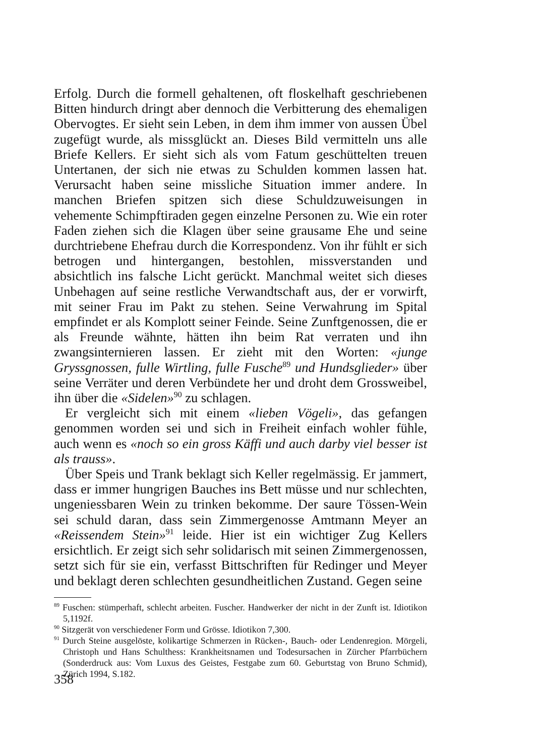Erfolg. Durch die formell gehaltenen, oft floskelhaft geschriebenen Bitten hindurch dringt aber dennoch die Verbitterung des ehemaligen Obervogtes. Er sieht sein Leben, in dem ihm immer von aussen Übel zugefügt wurde, als missglückt an. Dieses Bild vermitteln uns alle Briefe Kellers. Er sieht sich als vom Fatum geschüttelten treuen Untertanen, der sich nie etwas zu Schulden kommen lassen hat. Verursacht haben seine missliche Situation immer andere. In manchen Briefen spitzen sich diese Schuldzuweisungen in vehemente Schimpftiraden gegen einzelne Personen zu. Wie ein roter Faden ziehen sich die Klagen über seine grausame Ehe und seine durchtriebene Ehefrau durch die Korrespondenz. Von ihr fühlt er sich betrogen und hintergangen, bestohlen, missverstanden und absichtlich ins falsche Licht gerückt. Manchmal weitet sich dieses Unbehagen auf seine restliche Verwandtschaft aus, der er vorwirft, mit seiner Frau im Pakt zu stehen. Seine Verwahrung im Spital empfindet er als Komplott seiner Feinde. Seine Zunftgenossen, die er als Freunde wähnte, hätten ihn beim Rat verraten und ihn zwangsinternieren lassen. Er zieht mit den Worten: «junge Gryssgnossen, fulle Wirtling, fulle Fusche<sup>89</sup> und Hundsglieder» über seine Verräter und deren Verbündete her und droht dem Grossweibel, ihn über die «Sidelen»<sup>90</sup> zu schlagen.
Er vergleicht sich mit einem «lieben Vögeli», das gefangen genommen worden sei und sich in Freiheit einfach wohler fühle, auch wenn es «noch so ein gross Käffi und auch darby viel besser ist als trauss».
Über Speis und Trank beklagt sich Keller regelmässig. Er jammert, dass er immer hungrigen Bauches ins Bett müsse und nur schlechten, ungeniessbaren Wein zu trinken bekomme. Der saure Tössen-Wein sei schuld daran, dass sein Zimmergenosse Amtmann Meyer an «Reissendem Stein»<sup>91</sup> leide. Hier ist ein wichtiger Zug Kellers ersichtlich. Er zeigt sich sehr solidarisch mit seinen Zimmergenossen, setzt sich für sie ein, verfasst Bittschriften für Redinger und Meyer und beklagt deren schlechten gesundheitlichen Zustand. Gegen seine
<sup>89</sup> Fuschen: stümperhaft, schlecht arbeiten. Fuscher. Handwerker der nicht in der Zunft ist. Idiotikon 5,1192f.
<sup>90</sup> Sitzgerät von verschiedener Form und Grösse. Idiotikon 7,300.
<sup>91</sup> Durch Steine ausgelöste, kolikartige Schmerzen in Rücken-, Bauch- oder Lendenregion. Mörgeli, Christoph und Hans Schulthess: Krankheitsnamen und Todesursachen in Zürcher Pfarrbüchern (Sonderdruck aus: Vom Luxus des Geistes, Festgabe zum 60. Geburtstag von Bruno Schmid), Zürich 1994, S.182.
358